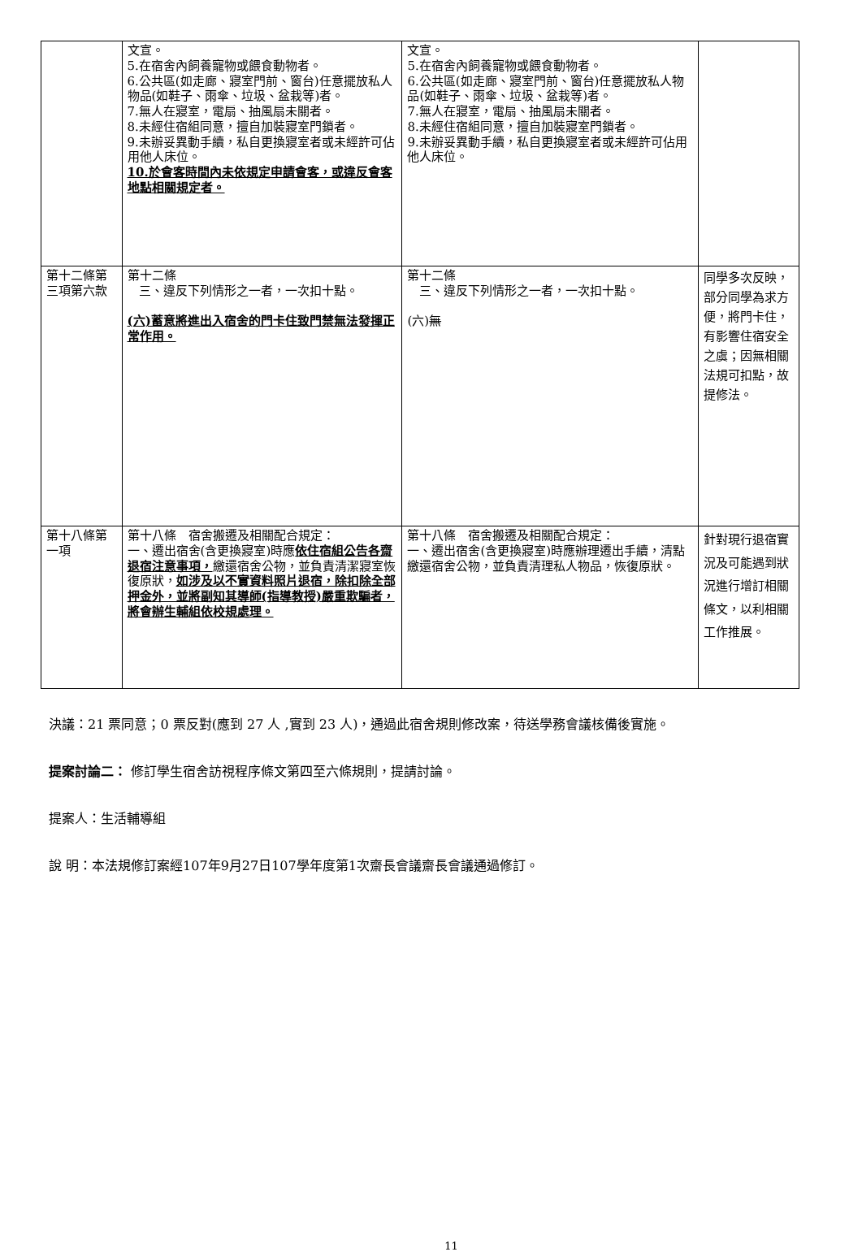| | 文宣。 5.在宿舍內飼養寵物或餵食動物者。 6.公共區(如走廊、寢室門前、窗台)任意擺放私人物品(如鞋子、雨傘、垃圾、盆栽等)者。 7.無人在寢室，電扇、抽風扇未關者。 8.未經住宿組同意，擅自加裝寢室門鎖者。 9.未辦妥異動手續，私自更換寢室者或未經許可佔用他人床位。 10.於會客時間內未依規定申請會客，或違反會客地點相關規定者。 | 文宣。 5.在宿舍內飼養寵物或餵食動物者。 6.公共區(如走廊、寢室門前、窗台)任意擺放私人物品(如鞋子、雨傘、垃圾、盆栽等)者。 7.無人在寢室，電扇、抽風扇未關者。 8.未經住宿組同意，擅自加裝寢室門鎖者。 9.未辦妥異動手續，私自更換寢室者或未經許可佔用他人床位。 | |
| 第十二條第三項第六款 | 第十二條 三、違反下列情形之一者，一次扣十點。 (六)蓄意將進出入宿舍的門卡住致門禁無法發揮正常作用。 | 第十二條 三、違反下列情形之一者，一次扣十點。 (六) 無 | 同學多次反映，部分同學為求方便，將門卡住，有影響住宿安全之虞；因無相關法規可扣點，故提修法。 |
| 第十八條第一項 | 第十八條 宿舍搬遷及相關配合規定： 一、遷出宿舍(含更換寢室)時應 依住宿組公告各齋退宿注意事項， 繳還宿舍公物，並負責清潔寢室恢復原狀， 如涉及以不實資料照片退宿，除扣除全部押金外，並將副知其導師(指導教授)嚴重欺騙者，將會辦生輔組依校規處理。 | 第十八條 宿舍搬遷及相關配合規定： 一、遷出宿舍(含更換寢室)時應辦理遷出手續，清點繳還宿舍公物，並負責清理私人物品，恢復原狀。 | 針對現行退宿實況及可能遇到狀況進行增訂相關條文，以利相關工作推展。 |
決議：21 票同意；0 票反對(應到 27 人 ,實到 23 人)，通過此宿舍規則修改案，待送學務會議核備後實施。
提案討論二： 修訂學生宿舍訪視程序條文第四至六條規則，提請討論。
提案人：生活輔導組
說 明：本法規修訂案經107年9月27日107學年度第1次齋長會議齋長會議通過修訂。
11